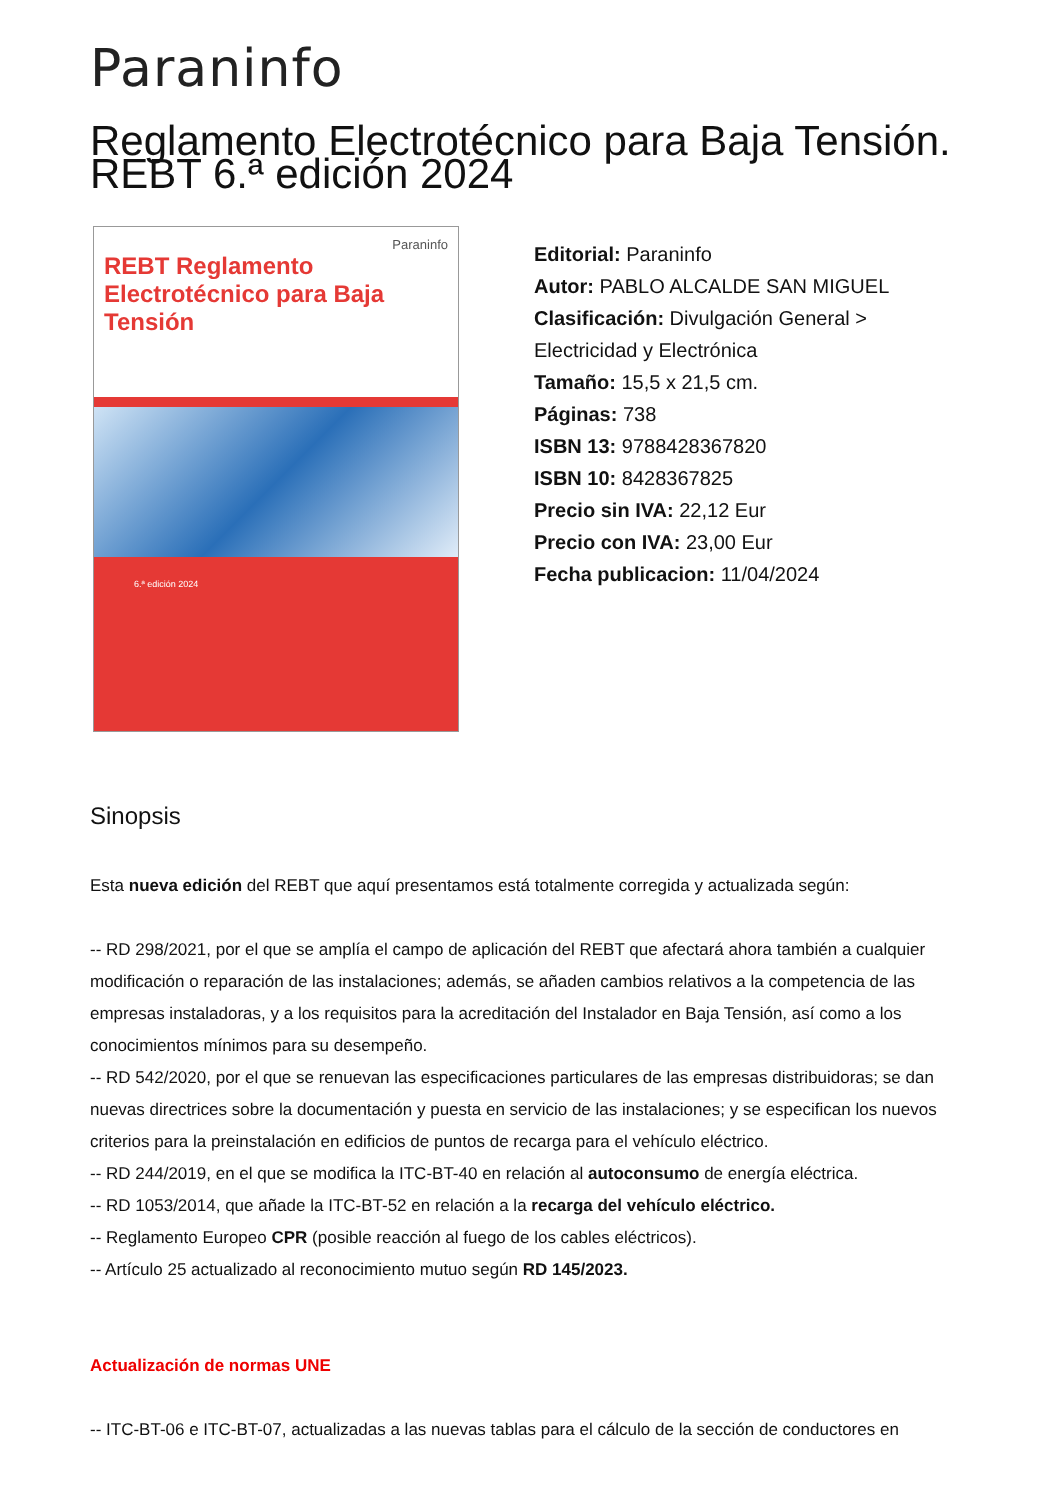Paraninfo
Reglamento Electrotécnico para Baja Tensión. REBT 6.ª edición 2024
Paraninfo
REBT Reglamento Electrotécnico para Baja Tensión
6.ª edición 2024
Editorial: Paraninfo
Autor: PABLO ALCALDE SAN MIGUEL
Clasificación: Divulgación General >
Electricidad y Electrónica
Tamaño: 15,5 x 21,5 cm.
Páginas: 738
ISBN 13: 9788428367820
ISBN 10: 8428367825
Precio sin IVA: 22,12 Eur
Precio con IVA: 23,00 Eur
Fecha publicacion: 11/04/2024
Sinopsis
Esta nueva edición del REBT que aquí presentamos está totalmente corregida y actualizada según:
-- RD 298/2021, por el que se amplía el campo de aplicación del REBT que afectará ahora también a cualquier modificación o reparación de las instalaciones; además, se añaden cambios relativos a la competencia de las empresas instaladoras, y a los requisitos para la acreditación del Instalador en Baja Tensión, así como a los conocimientos mínimos para su desempeño.
-- RD 542/2020, por el que se renuevan las especificaciones particulares de las empresas distribuidoras; se dan nuevas directrices sobre la documentación y puesta en servicio de las instalaciones; y se especifican los nuevos criterios para la preinstalación en edificios de puntos de recarga para el vehículo eléctrico.
-- RD 244/2019, en el que se modifica la ITC-BT-40 en relación al autoconsumo de energía eléctrica.
-- RD 1053/2014, que añade la ITC-BT-52 en relación a la recarga del vehículo eléctrico.
-- Reglamento Europeo CPR (posible reacción al fuego de los cables eléctricos).
-- Artículo 25 actualizado al reconocimiento mutuo según RD 145/2023.
Actualización de normas UNE
-- ITC-BT-06 e ITC-BT-07, actualizadas a las nuevas tablas para el cálculo de la sección de conductores en